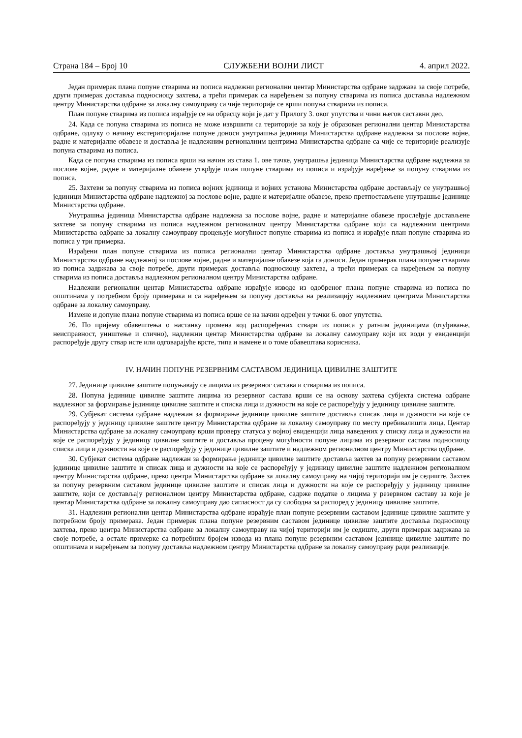Страна 184 – Број 10 СЛУЖБЕНИ ВОЈНИ ЛИСТ 4. април 2022.
Један примерак плана попуне стварима из пописа надлежни регионални центар Министарства одбране задржава за своје потребе, други примерак доставља подносиоцу захтева, а трећи примерак са наређењем за попуну стварима из пописа доставља надлежном центру Министарства одбране за локалну самоуправу са чије територије се врши попуна стварима из пописа.
План попуне стварима из пописа израђује се на обрасцу који је дат у Прилогу 3. овог упутства и чини његов саставни део.
24. Када се попуна стварима из пописа не може извршити са територије за коју је образован регионални центар Министарства одбране, одлуку о начину екстериторијалне попуне доноси унутрашња јединица Министарства одбране надлежна за послове војне, радне и материјалне обавезе и доставља је надлежним регионалним центрима Министарства одбране са чије се територије реализује попуна стварима из пописа.
Када се попуна стварима из пописа врши на начин из става 1. ове тачке, унутрашња јединица Министарства одбране надлежна за послове војне, радне и материјалне обавезе утврђује план попуне стварима из пописа и израђује наређење за попуну стварима из пописа.
25. Захтеви за попуну стварима из пописа војних јединица и војних установа Министарства одбране достављају се унутрашњој јединици Министарства одбране надлежној за послове војне, радне и материјалне обавезе, преко претпостављене унутрашње јединице Министарства одбране.
Унутрашња јединица Министарства одбране надлежна за послове војне, радне и материјалне обавезе прослеђује достављене захтеве за попуну стварима из пописа надлежном регионалном центру Министарства одбране који са надлежним центрима Министарства одбране за локалну самоуправу процењује могућност попуне стварима из пописа и израђује план попуне стварима из пописа у три примерка.
Израђени план попуне стварима из пописа регионални центар Министарства одбране доставља унутрашњој јединици Министарства одбране надлежној за послове војне, радне и материјалне обавезе која га доноси. Један примерак плана попуне стварима из пописа задржава за своје потребе, други примерак доставља подносиоцу захтева, а трећи примерак са наређењем за попуну стварима из пописа доставља надлежном регионалном центру Министарства одбране.
Надлежни регионални центар Министарства одбране израђује изводе из одобреног плана попуне стварима из пописа по општинама у потребном броју примерака и са наређењем за попуну доставља на реализацију надлежним центрима Министарства одбране за локалну самоуправу.
Измене и допуне плана попуне стварима из пописа врше се на начин одређен у тачки 6. овог упутства.
26. По пријему обавештења о настанку промена код распоређених ствари из пописа у ратним јединицама (отуђивање, неисправност, уништење и слично), надлежни центар Министарства одбране за локалну самоуправу који их води у евиденцији распоређује другу ствар исте или одговарајуће врсте, типа и намене и о томе обавештава корисника.
IV. НАЧИН ПОПУНЕ РЕЗЕРВНИМ САСТАВОМ ЈЕДИНИЦА ЦИВИЛНЕ ЗАШТИТЕ
27. Јединице цивилне заштите попуњавају се лицима из резервног састава и стварима из пописа.
28. Попуна јединице цивилне заштите лицима из резервног састава врши се на основу захтева субјекта система одбране надлежног за формирање јединице цивилне заштите и списка лица и дужности на које се распоређују у јединицу цивилне заштите.
29. Субјекат система одбране надлежан за формирање јединице цивилне заштите доставља списак лица и дужности на које се распоређују у јединицу цивилне заштите центру Министарства одбране за локалну самоуправу по месту пребивалишта лица. Центар Министарства одбране за локалну самоуправу врши проверу статуса у војној евиденцији лица наведених у списку лица и дужности на које се распоређују у јединицу цивилне заштите и доставља процену могућности попуне лицима из резервног састава подносиоцу списка лица и дужности на које се распоређују у јединице цивилне заштите и надлежном регионалном центру Министарства одбране.
30. Субјекат система одбране надлежан за формирање јединице цивилне заштите доставља захтев за попуну резервним саставом јединице цивилне заштите и списак лица и дужности на које се распоређују у јединицу цивилне заштите надлежном регионалном центру Министарства одбране, преко центра Министарства одбране за локалну самоуправу на чијој територији им је седиште. Захтев за попуну резервним саставом јединице цивилне заштите и списак лица и дужности на које се распоређују у јединицу цивилне заштите, који се достављају регионалном центру Министарства одбране, садрже податке о лицима у резервном саставу за које је центар Министарства одбране за локалну самоуправу дао сагласност да су слободна за распоред у јединицу цивилне заштите.
31. Надлежни регионални центар Министарства одбране израђује план попуне резервним саставом јединице цивилне заштите у потребном броју примерака. Један примерак плана попуне резервним саставом јединице цивилне заштите доставља подносиоцу захтева, преко центра Министарства одбране за локалну самоуправу на чијој територији им је седиште, други примерак задржава за своје потребе, а остале примерке са потребним бројем извода из плана попуне резервним саставом јединице цивилне заштите по општинама и наређењем за попуну доставља надлежном центру Министарства одбране за локалну самоуправу ради реализације.